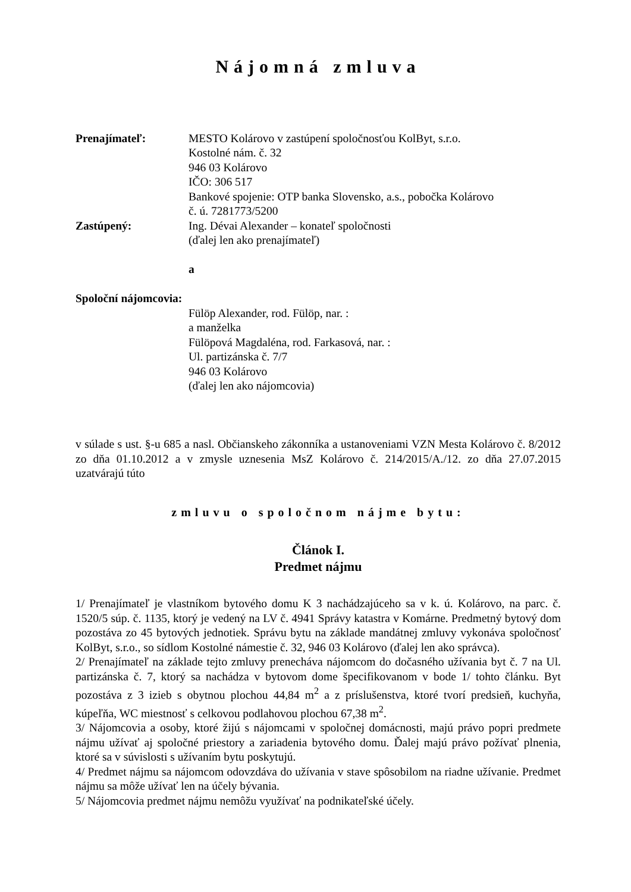Nájomná zmluva
Prenajímateľ: MESTO Kolárovo v zastúpení spoločnosťou KolByt, s.r.o.
Kostolné nám. č. 32
946 03 Kolárovo
IČO: 306 517
Bankové spojenie: OTP banka Slovensko, a.s., pobočka Kolárovo
č. ú. 7281773/5200
Zastúpený: Ing. Dévai Alexander – konateľ spoločnosti
(ďalej len ako prenajímateľ)
a
Spoloční nájomcovia:
Fülöp Alexander, rod. Fülöp, nar. :
a manželka
Fülöpová Magdaléna, rod. Farkasová, nar. :
Ul. partizánska č. 7/7
946 03 Kolárovo
(ďalej len ako nájomcovia)
v súlade s ust. §-u 685 a nasl. Občianskeho zákonníka a ustanoveniami VZN Mesta Kolárovo č. 8/2012 zo dňa 01.10.2012 a v zmysle uznesenia MsZ Kolárovo č. 214/2015/A./12. zo dňa 27.07.2015 uzatvárajú túto
zmluvu o spoločnom nájme bytu:
Článok I.
Predmet nájmu
1/ Prenajímateľ je vlastníkom bytového domu K 3 nachádzajúceho sa v k. ú. Kolárovo, na parc. č. 1520/5 súp. č. 1135, ktorý je vedený na LV č. 4941 Správy katastra v Komárne. Predmetný bytový dom pozostáva zo 45 bytových jednotiek. Správu bytu na základe mandátnej zmluvy vykonáva spoločnosť KolByt, s.r.o., so sídlom Kostolné námestie č. 32, 946 03 Kolárovo (ďalej len ako správca).
2/ Prenajímateľ na základe tejto zmluvy prenecháva nájomcom do dočasného užívania byt č. 7 na Ul. partizánska č. 7, ktorý sa nachádza v bytovom dome špecifikovanom v bode 1/ tohto článku. Byt pozostáva z 3 izieb s obytnou plochou 44,84 m<sup>2</sup> a z príslušenstva, ktoré tvorí predsieň, kuchyňa, kúpeľňa, WC miestnosť s celkovou podlahovou plochou 67,38 m<sup>2</sup>.
3/ Nájomcovia a osoby, ktoré žijú s nájomcami v spoločnej domácnosti, majú právo popri predmete nájmu užívať aj spoločné priestory a zariadenia bytového domu. Ďalej majú právo požívať plnenia, ktoré sa v súvislosti s užívaním bytu poskytujú.
4/ Predmet nájmu sa nájomcom odovzdáva do užívania v stave spôsobilom na riadne užívanie. Predmet nájmu sa môže užívať len na účely bývania.
5/ Nájomcovia predmet nájmu nemôžu využívať na podnikateľské účely.